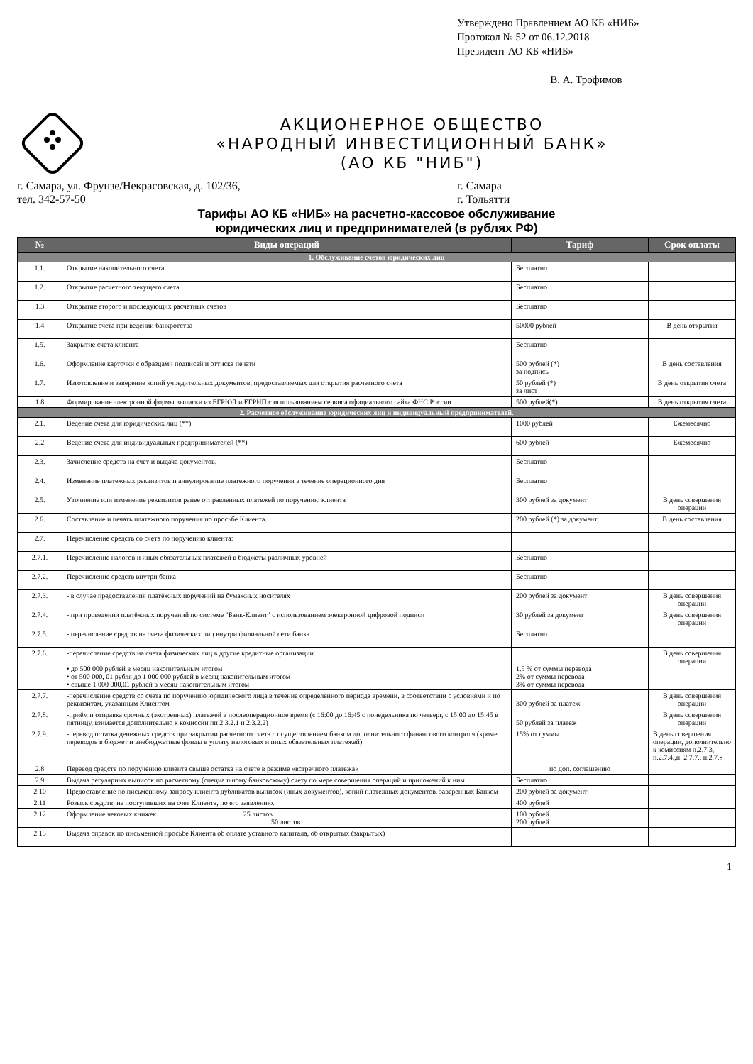Утверждено Правлением АО КБ «НИБ»
Протокол № 52 от 06.12.2018
Президент АО КБ «НИБ»
_________________ В. А. Трофимов
АКЦИОНЕРНОЕ ОБЩЕСТВО
«НАРОДНЫЙ ИНВЕСТИЦИОННЫЙ БАНК»
(АО КБ "НИБ")
г. Самара, ул. Фрунзе/Некрасовская, д. 102/36,
тел. 342-57-50
г. Самара
г. Тольятти
Тарифы АО КБ «НИБ» на расчетно-кассовое обслуживание
юридических лиц и предпринимателей (в рублях РФ)
| № | Виды операций | Тариф | Срок оплаты |
| --- | --- | --- | --- |
| 1. Обслуживание счетов юридических лиц | | | |
| 1.1. | Открытие накопительного счета | Бесплатно | |
| 1.2. | Открытие расчетного текущего счета | Бесплатно | |
| 1.3 | Открытие второго и последующих расчетных счетов | Бесплатно | |
| 1.4 | Открытие счета при ведении банкротства | 50000 рублей | В день открытия |
| 1.5. | Закрытие счета клиента | Бесплатно | |
| 1.6. | Оформление карточки с образцами подписей и оттиска печати | 500 рублей (*) за подпись | В день составления |
| 1.7. | Изготовление и заверение копий учредительных документов, предоставляемых для открытия расчетного счета | 50 рублей (*) за лист | В день открытия счета |
| 1.8 | Формирование электронной формы выписки из ЕГРЮЛ и ЕГРИП с использованием сервиса официального сайта ФНС России | 500 рублей(*) | В день открытия счета |
| 2. Расчетное обслуживание юридических лиц и индивидуальный предпринимателей. | | | |
| 2.1. | Ведение счета для юридических лиц (**) | 1000 рублей | Ежемесячно |
| 2.2 | Ведение счета для индивидуальных предпринимателей (**) | 600 рублей | Ежемесячно |
| 2.3. | Зачисление средств на счет и выдача документов. | Бесплатно | |
| 2.4. | Изменение платежных реквизитов и аннулирование платежного поручения в течение операционного дня | Бесплатно | |
| 2.5. | Уточнение или изменение реквизитов ранее отправленных платежей по поручению клиента | 300 рублей за документ | В день совершения операции |
| 2.6. | Составление и печать платежного поручения по просьбе Клиента. | 200 рублей (*) за документ | В день составления |
| 2.7. | Перечисление средств со счета по поручению клиента: | | |
| 2.7.1. | Перечисление налогов и иных обязательных платежей в бюджеты различных уровней | Бесплатно | |
| 2.7.2. | Перечисление средств внутри банка | Бесплатно | |
| 2.7.3. | - в случае предоставления платёжных поручений на бумажных носителях | 200 рублей за документ | В день совершения операции |
| 2.7.4. | - при проведении платёжных поручений по системе "Банк-Клиент" с использованием электронной цифровой подписи | 30 рублей за документ | В день совершения операции |
| 2.7.5. | - перечисление средств на счета физических лиц внутри филиальной сети банка | Бесплатно | |
| 2.7.6. | -перечисление средств на счета физических лиц в другие кредитные организации • до 500 000 рублей в месяц накопительным итогом • от 500 000, 01 рубля до 1 000 000 рублей в месяц накопительным итогом • свыше 1 000 000,01 рублей в месяц накопительным итогом | 1.5 % от суммы перевода 2% от суммы перевода 3% от суммы перевода | В день совершения операции |
| 2.7.7. | -перечисление средств со счета по поручению юридического лица в течение определенного периода времени, в соответствии с условиями и по реквизитам, указанным Клиентом | 300 рублей за платеж | В день совершения операции |
| 2.7.8. | -приём и отправка срочных (экстренных) платежей в послеоперационное время (с 16:00 до 16:45 с понедельника по четверг, с 15:00 до 15:45 в пятницу, взимается дополнительно к комиссии пп 2.3.2.1 и 2.3.2.2) | 50 рублей за платеж | В день совершения операции |
| 2.7.9. | -перевод остатка денежных средств при закрытии расчетного счета с осуществлением банком дополнительного финансового контроля (кроме переводов в бюджет и внебюджетные фонды в уплату налоговых и иных обязательных платежей) | 15% от суммы | В день совершения операции, дополнительно к комиссиям п.2.7.3, п.2.7.4.,п. 2.7.7., п.2.7.8 |
| 2.8 | Перевод средств по поручению клиента свыше остатка на счете в режиме «встречного платежа» | по доп. соглашению | |
| 2.9 | Выдача регулярных выписок по расчетному (специальному банковскому) счету по мере совершения операций и приложений к ним | Бесплатно | |
| 2.10 | Предоставление по письменному запросу клиента дубликатов выписок (иных документов), копий платежных документов, заверенных Банком | 200 рублей за документ | |
| 2.11 | Розыск средств, не поступивших на счет Клиента, по его заявлению. | 400 рублей | |
| 2.12 | Оформление чековых книжек 25 листов 50 листов | 100 рублей 200 рублей | |
| 2.13 | Выдача справок по письменной просьбе Клиента об оплате уставного капитала, об открытых (закрытых) | | |
1